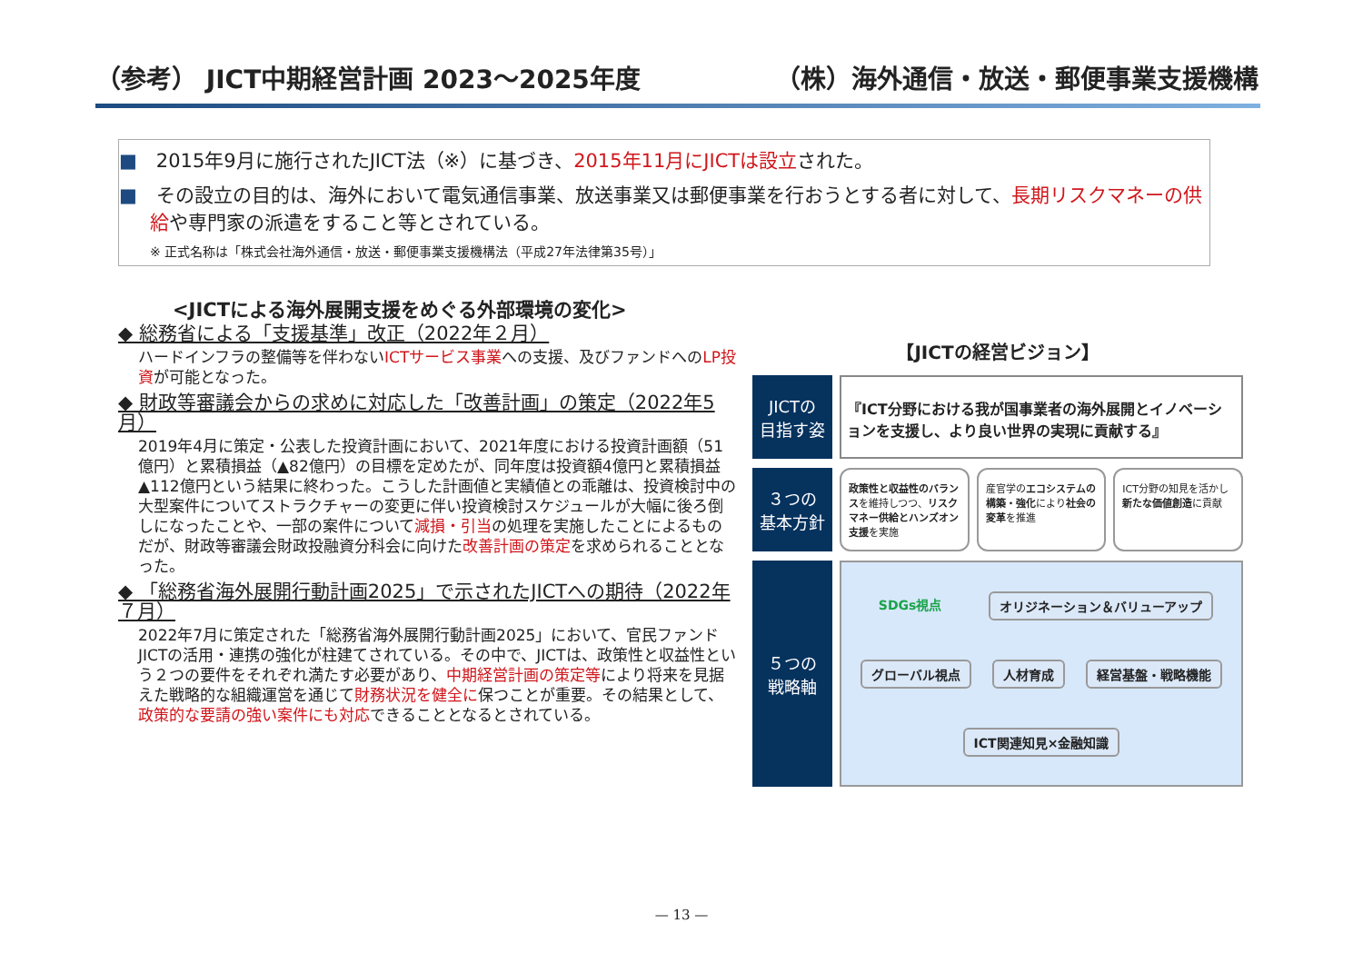（参考） JICT中期経営計画 2023～2025年度 （株）海外通信・放送・郵便事業支援機構
■　2015年9月に施行されたJICT法（※）に基づき、2015年11月にJICTは設立された。
■　その設立の目的は、海外において電気通信事業、放送事業又は郵便事業を行おうとする者に対して、長期リスクマネーの供給や専門家の派遣をすること等とされている。
※ 正式名称は「株式会社海外通信・放送・郵便事業支援機構法（平成27年法律第35号）」
<JICTによる海外展開支援をめぐる外部環境の変化>
◆ 総務省による「支援基準」改正（2022年２月）
ハードインフラの整備等を伴わないICTサービス事業への支援、及びファンドへのLP投資が可能となった。
◆ 財政等審議会からの求めに対応した「改善計画」の策定（2022年5月）
2019年4月に策定・公表した投資計画において、2021年度における投資計画額（51億円）と累積損益（▲82億円）の目標を定めたが、同年度は投資額4億円と累積損益▲112億円という結果に終わった。こうした計画値と実績値との乖離は、投資検討中の大型案件についてストラクチャーの変更に伴い投資検討スケジュールが大幅に後ろ倒しになったことや、一部の案件について減損・引当の処理を実施したことによるものだが、財政等審議会財政投融資分科会に向けた改善計画の策定を求められることとなった。
◆ 「総務省海外展開行動計画2025」で示されたJICTへの期待（2022年７月）
2022年7月に策定された「総務省海外展開行動計画2025」において、官民ファンドJICTの活用・連携の強化が柱建てされている。その中で、JICTは、政策性と収益性という２つの要件をそれぞれ満たす必要があり、中期経営計画の策定等により将来を見据えた戦略的な組織運営を通じて財務状況を健全に保つことが重要。その結果として、政策的な要請の強い案件にも対応できることとなるとされている。
【JICTの経営ビジョン】
JICTの
目指す姿
『ICT分野における我が国事業者の海外展開とイノベーションを支援し、より良い世界の実現に貢献する』
３つの
基本方針
政策性と収益性のバランスを維持しつつ、リスクマネー供給とハンズオン支援を実施
産官学のエコシステムの構築・強化により社会の変革を推進
ICT分野の知見を活かし新たな価値創造に貢献
５つの
戦略軸
SDGs視点 オリジネーション＆バリューアップ グローバル視点 人材育成 経営基盤・戦略機能 ICT関連知見×金融知識
— 13 —